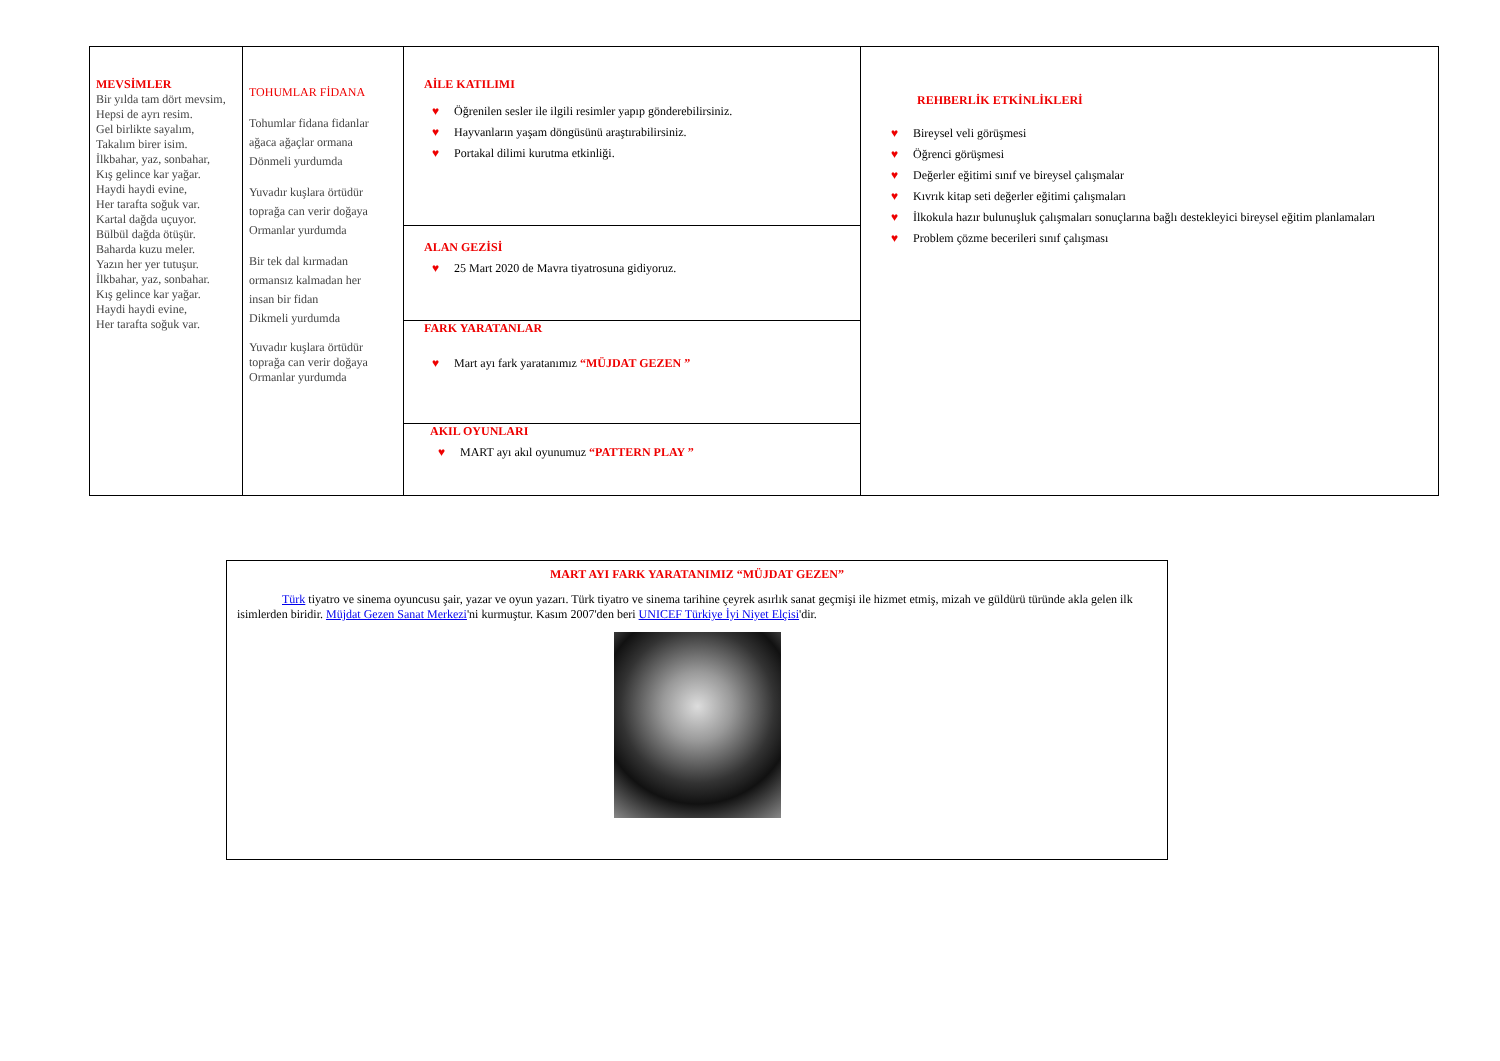| MEVSİMLER Bir yılda tam dört mevsim, Hepsi de ayrı resim. Gel birlikte sayalım, Takalım birer isim. İlkbahar, yaz, sonbahar, Kış gelince kar yağar. Haydi haydi evine, Her tarafta soğuk var. Kartal dağda uçuyor. Bülbül dağda ötüşür. Baharda kuzu meler. Yazın her yer tutuşur. İlkbahar, yaz, sonbahar. Kış gelince kar yağar. Haydi haydi evine, Her tarafta soğuk var. | TOHUMLAR FİDANA Tohumlar fidana fidanlar ağaca ağaçlar ormana Dönmeli yurdumda Yuvadır kuşlara örtüdür toprağa can verir doğaya Ormanlar yurdumda Bir tek dal kırmadan ormansız kalmadan her insan bir fidan Dikmeli yurdumda Yuvadır kuşlara örtüdür toprağa can verir doğaya Ormanlar yurdumda | AİLE KATILIMI ♥ Öğrenilen sesler ile ilgili resimler yapıp gönderebilirsiniz. ♥ Hayvanların yaşam döngüsünü araştırabilirsiniz. ♥ Portakal dilimi kurutma etkinliği. ALAN GEZİSİ ♥ 25 Mart 2020 de Mavra tiyatrosuna gidiyoruz. FARK YARATANLAR ♥ Mart ayı fark yaratanımız “MÜJDAT GEZEN ” AKIL OYUNLARI ♥ MART ayı akıl oyunumuz “PATTERN PLAY ” | REHBERLİK ETKİNLİKLERİ ♥ Bireysel veli görüşmesi ♥ Öğrenci görüşmesi ♥ Değerler eğitimi sınıf ve bireysel çalışmalar ♥ Kıvrık kitap seti değerler eğitimi çalışmaları ♥ İlkokula hazır bulunuşluk çalışmaları sonuçlarına bağlı destekleyici bireysel eğitim planlamaları ♥ Problem çözme becerileri sınıf çalışması |
MART AYI FARK YARATANIMIZ “MÜJDAT GEZEN”
Türk tiyatro ve sinema oyuncusu şair, yazar ve oyun yazarı. Türk tiyatro ve sinema tarihine çeyrek asırlık sanat geçmişi ile hizmet etmiş, mizah ve güldürü türünde akla gelen ilk isimlerden biridir. Müjdat Gezen Sanat Merkezi'ni kurmuştur. Kasım 2007'den beri UNICEF Türkiye İyi Niyet Elçisi'dir.